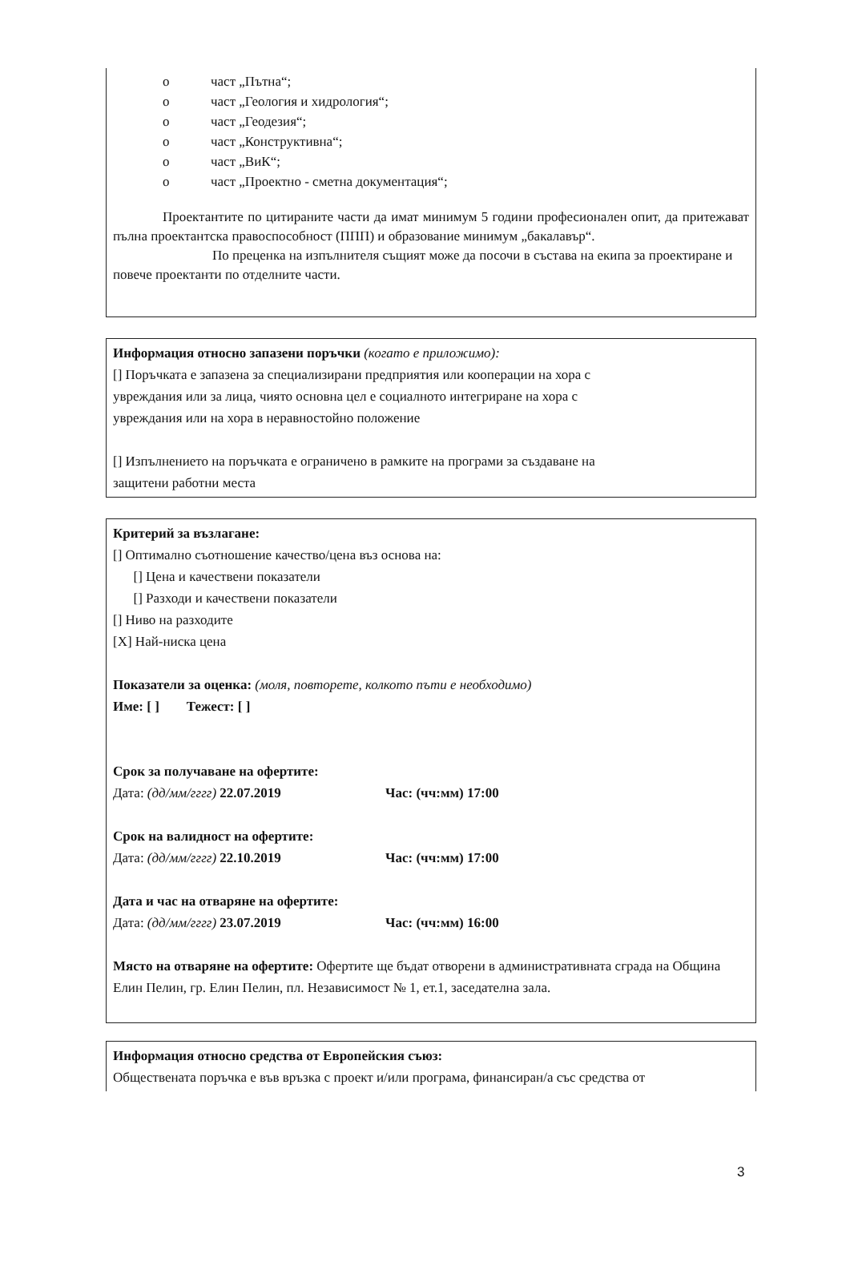o част „Пътна“;
o част „Геология и хидрология“;
o част „Геодезия“;
o част „Конструктивна“;
o част „ВиК“;
o част „Проектно - сметна документация“;
Проектантите по цитираните части да имат минимум 5 години професионален опит, да притежават пълна проектантска правоспособност (ППП) и образование минимум „бакалавър“.
По преценка на изпълнителя същият може да посочи в състава на екипа за проектиране и повече проектанти по отделните части.
Информация относно запазени поръчки (когато е приложимо):
[] Поръчката е запазена за специализирани предприятия или кооперации на хора с
увреждания или за лица, чиято основна цел е социалното интегриране на хора с
увреждания или на хора в неравностойно положение
[] Изпълнението на поръчката е ограничено в рамките на програми за създаване на
защитени работни места
Критерий за възлагане:
[] Оптимално съотношение качество/цена въз основа на:
[] Цена и качествени показатели
[] Разходи и качествени показатели
[] Ниво на разходите
[X] Най-ниска цена
Показатели за оценка: (моля, повторете, колкото пъти е необходимо)
Име: [ ] Тежест: [ ]
Срок за получаване на офертите:
Дата: (дд/мм/гггг) 22.07.2019 Час: (чч:мм) 17:00
Срок на валидност на офертите:
Дата: (дд/мм/гггг) 22.10.2019 Час: (чч:мм) 17:00
Дата и час на отваряне на офертите:
Дата: (дд/мм/гггг) 23.07.2019 Час: (чч:мм) 16:00
Място на отваряне на офертите: Офертите ще бъдат отворени в административната сграда на Община Елин Пелин, гр. Елин Пелин, пл. Независимост № 1, ет.1, заседателна зала.
Информация относно средства от Европейския съюз:
Обществената поръчка е във връзка с проект и/или програма, финансиран/а със средства от
3